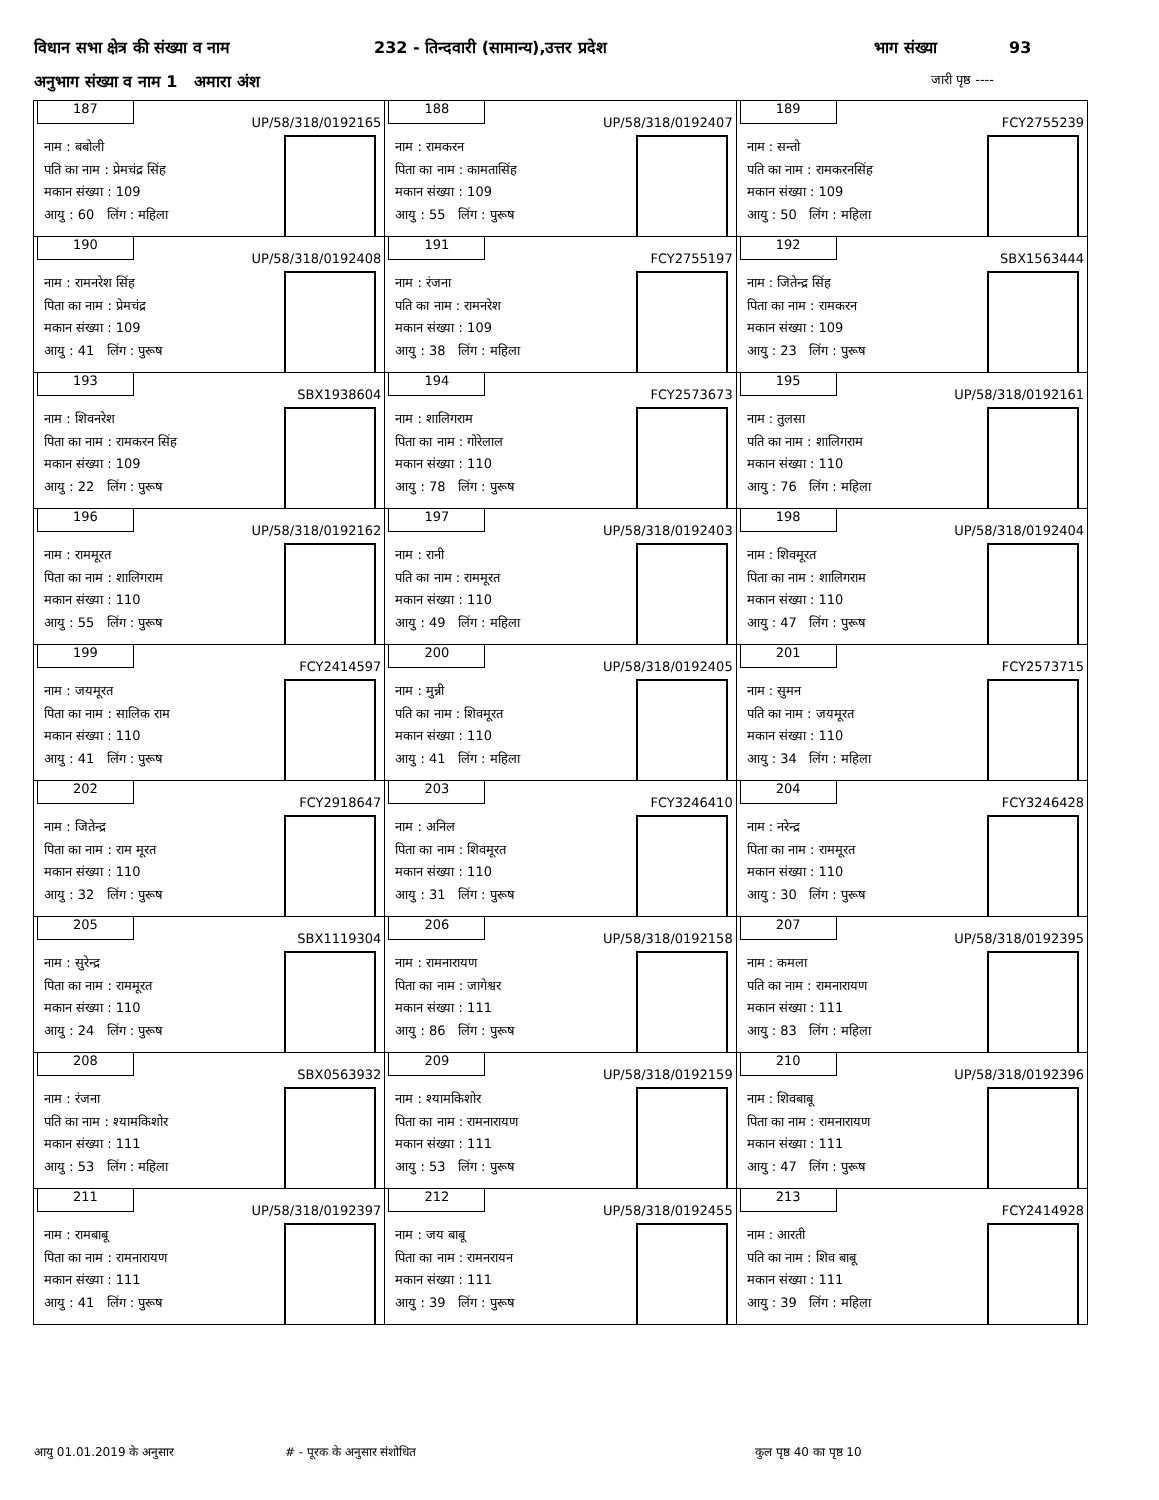विधान सभा क्षेत्र की संख्या व नाम 232 - तिन्दवारी (सामान्य),उत्तर प्रदेश भाग संख्या 93
अनुभाग संख्या व नाम 1 अमारा अंश जारी पृष्ठ ----
| 187 UP/58/318/0192165 नाम : बबोली पति का नाम : प्रेमचंद्र सिंह मकान संख्या : 109 आयु : 60 लिंग : महिला | 188 UP/58/318/0192407 नाम : रामकरन पिता का नाम : कामतासिंह मकान संख्या : 109 आयु : 55 लिंग : पुरूष | 189 FCY2755239 नाम : सन्तो पति का नाम : रामकरनसिंह मकान संख्या : 109 आयु : 50 लिंग : महिला |
| 190 UP/58/318/0192408 नाम : रामनरेश सिंह पिता का नाम : प्रेमचंद्र मकान संख्या : 109 आयु : 41 लिंग : पुरूष | 191 FCY2755197 नाम : रंजना पति का नाम : रामनरेश मकान संख्या : 109 आयु : 38 लिंग : महिला | 192 SBX1563444 नाम : जितेन्द्र सिंह पिता का नाम : रामकरन मकान संख्या : 109 आयु : 23 लिंग : पुरूष |
| 193 SBX1938604 नाम : शिवनरेश पिता का नाम : रामकरन सिंह मकान संख्या : 109 आयु : 22 लिंग : पुरूष | 194 FCY2573673 नाम : शालिगराम पिता का नाम : गोरेलाल मकान संख्या : 110 आयु : 78 लिंग : पुरूष | 195 UP/58/318/0192161 नाम : तुलसा पति का नाम : शालिगराम मकान संख्या : 110 आयु : 76 लिंग : महिला |
| 196 UP/58/318/0192162 नाम : राममूरत पिता का नाम : शालिगराम मकान संख्या : 110 आयु : 55 लिंग : पुरूष | 197 UP/58/318/0192403 नाम : रानी पति का नाम : राममूरत मकान संख्या : 110 आयु : 49 लिंग : महिला | 198 UP/58/318/0192404 नाम : शिवमूरत पिता का नाम : शालिगराम मकान संख्या : 110 आयु : 47 लिंग : पुरूष |
| 199 FCY2414597 नाम : जयमूरत पिता का नाम : सालिक राम मकान संख्या : 110 आयु : 41 लिंग : पुरूष | 200 UP/58/318/0192405 नाम : मुन्नी पति का नाम : शिवमूरत मकान संख्या : 110 आयु : 41 लिंग : महिला | 201 FCY2573715 नाम : सुमन पति का नाम : जयमूरत मकान संख्या : 110 आयु : 34 लिंग : महिला |
| 202 FCY2918647 नाम : जितेन्द्र पिता का नाम : राम मूरत मकान संख्या : 110 आयु : 32 लिंग : पुरूष | 203 FCY3246410 नाम : अनिल पिता का नाम : शिवमूरत मकान संख्या : 110 आयु : 31 लिंग : पुरूष | 204 FCY3246428 नाम : नरेन्द्र पिता का नाम : राममूरत मकान संख्या : 110 आयु : 30 लिंग : पुरूष |
| 205 SBX1119304 नाम : सुरेन्द्र पिता का नाम : राममूरत मकान संख्या : 110 आयु : 24 लिंग : पुरूष | 206 UP/58/318/0192158 नाम : रामनारायण पिता का नाम : जागेश्वर मकान संख्या : 111 आयु : 86 लिंग : पुरूष | 207 UP/58/318/0192395 नाम : कमला पति का नाम : रामनारायण मकान संख्या : 111 आयु : 83 लिंग : महिला |
| 208 SBX0563932 नाम : रंजना पति का नाम : श्यामकिशोर मकान संख्या : 111 आयु : 53 लिंग : महिला | 209 UP/58/318/0192159 नाम : श्यामकिशोर पिता का नाम : रामनारायण मकान संख्या : 111 आयु : 53 लिंग : पुरूष | 210 UP/58/318/0192396 नाम : शिवबाबू पिता का नाम : रामनारायण मकान संख्या : 111 आयु : 47 लिंग : पुरूष |
| 211 UP/58/318/0192397 नाम : रामबाबू पिता का नाम : रामनारायण मकान संख्या : 111 आयु : 41 लिंग : पुरूष | 212 UP/58/318/0192455 नाम : जय बाबू पिता का नाम : रामनरायन मकान संख्या : 111 आयु : 39 लिंग : पुरूष | 213 FCY2414928 नाम : आरती पति का नाम : शिव बाबू मकान संख्या : 111 आयु : 39 लिंग : महिला |
आयु 01.01.2019 के अनुसार # - पूरक के अनुसार संशोधित कुल पृष्ठ 40 का पृष्ठ 10